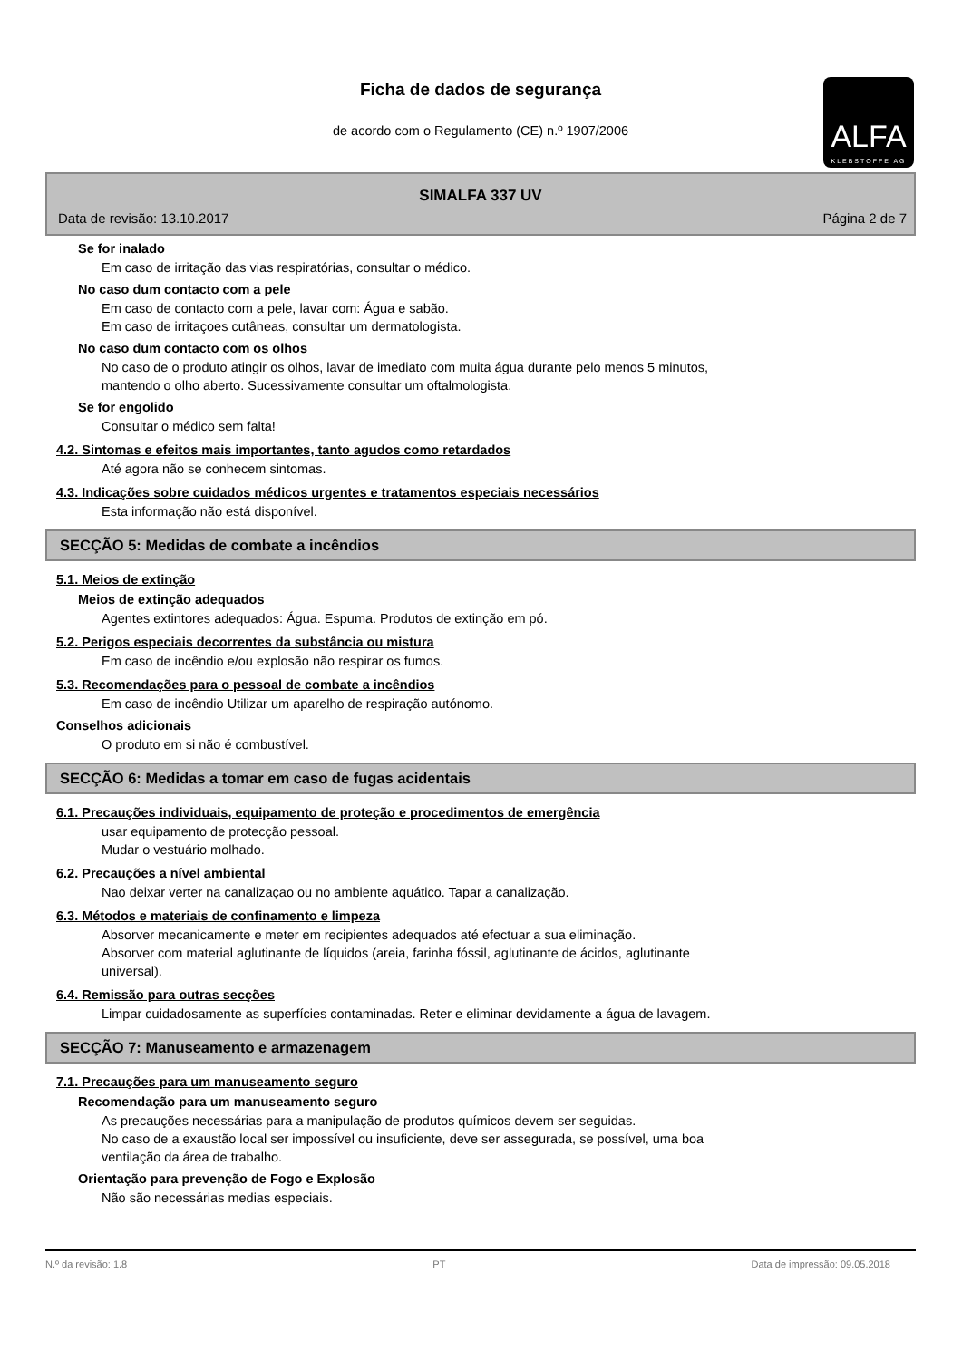Ficha de dados de segurança
de acordo com o Regulamento (CE) n.º 1907/2006
ALFA
KLEBSTOFFE AG
SIMALFA 337 UV
Data de revisão: 13.10.2017 Página 2 de 7
Se for inalado
Em caso de irritação das vias respiratórias, consultar o médico.
No caso dum contacto com a pele
Em caso de contacto com a pele, lavar com: Água e sabão.
Em caso de irritaçoes cutâneas, consultar um dermatologista.
No caso dum contacto com os olhos
No caso de o produto atingir os olhos, lavar de imediato com muita água durante pelo menos 5 minutos,
mantendo o olho aberto. Sucessivamente consultar um oftalmologista.
Se for engolido
Consultar o médico sem falta!
4.2. Sintomas e efeitos mais importantes, tanto agudos como retardados
Até agora não se conhecem sintomas.
4.3. Indicações sobre cuidados médicos urgentes e tratamentos especiais necessários
Esta informação não está disponível.
SECÇÃO 5: Medidas de combate a incêndios
5.1. Meios de extinção
Meios de extinção adequados
Agentes extintores adequados: Água. Espuma. Produtos de extinção em pó.
5.2. Perigos especiais decorrentes da substância ou mistura
Em caso de incêndio e/ou explosão não respirar os fumos.
5.3. Recomendações para o pessoal de combate a incêndios
Em caso de incêndio Utilizar um aparelho de respiração autónomo.
Conselhos adicionais
O produto em si não é combustível.
SECÇÃO 6: Medidas a tomar em caso de fugas acidentais
6.1. Precauções individuais, equipamento de proteção e procedimentos de emergência
usar equipamento de protecção pessoal.
Mudar o vestuário molhado.
6.2. Precauções a nível ambiental
Nao deixar verter na canalizaçao ou no ambiente aquático. Tapar a canalização.
6.3. Métodos e materiais de confinamento e limpeza
Absorver mecanicamente e meter em recipientes adequados até efectuar a sua eliminação.
Absorver com material aglutinante de líquidos (areia, farinha fóssil, aglutinante de ácidos, aglutinante
universal).
6.4. Remissão para outras secções
Limpar cuidadosamente as superfícies contaminadas. Reter e eliminar devidamente a água de lavagem.
SECÇÃO 7: Manuseamento e armazenagem
7.1. Precauções para um manuseamento seguro
Recomendação para um manuseamento seguro
As precauções necessárias para a manipulação de produtos químicos devem ser seguidas.
No caso de a exaustão local ser impossível ou insuficiente, deve ser assegurada, se possível, uma boa
ventilação da área de trabalho.
Orientação para prevenção de Fogo e Explosão
Não são necessárias medias especiais.
N.º da revisão: 1.8 PT Data de impressão: 09.05.2018